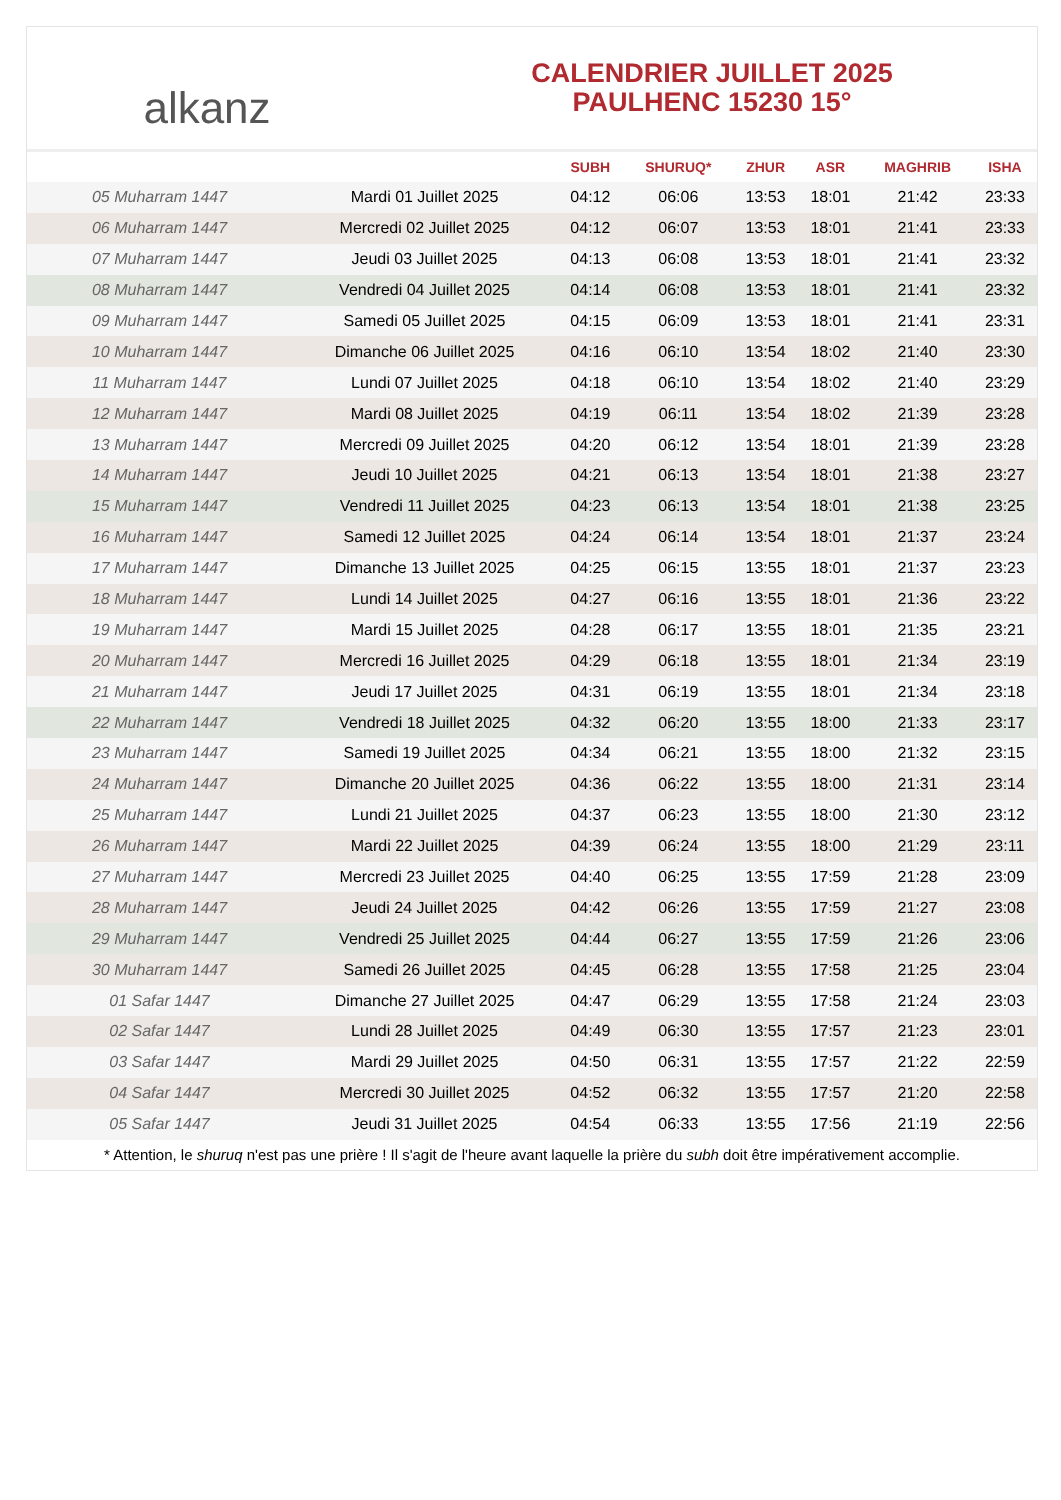alkanz
CALENDRIER JUILLET 2025
PAULHENC 15230 15°
| | | SUBH | SHURUQ* | ZHUR | ASR | MAGHRIB | ISHA |
| --- | --- | --- | --- | --- | --- | --- | --- |
| 05 Muharram 1447 | Mardi 01 Juillet 2025 | 04:12 | 06:06 | 13:53 | 18:01 | 21:42 | 23:33 |
| 06 Muharram 1447 | Mercredi 02 Juillet 2025 | 04:12 | 06:07 | 13:53 | 18:01 | 21:41 | 23:33 |
| 07 Muharram 1447 | Jeudi 03 Juillet 2025 | 04:13 | 06:08 | 13:53 | 18:01 | 21:41 | 23:32 |
| 08 Muharram 1447 | Vendredi 04 Juillet 2025 | 04:14 | 06:08 | 13:53 | 18:01 | 21:41 | 23:32 |
| 09 Muharram 1447 | Samedi 05 Juillet 2025 | 04:15 | 06:09 | 13:53 | 18:01 | 21:41 | 23:31 |
| 10 Muharram 1447 | Dimanche 06 Juillet 2025 | 04:16 | 06:10 | 13:54 | 18:02 | 21:40 | 23:30 |
| 11 Muharram 1447 | Lundi 07 Juillet 2025 | 04:18 | 06:10 | 13:54 | 18:02 | 21:40 | 23:29 |
| 12 Muharram 1447 | Mardi 08 Juillet 2025 | 04:19 | 06:11 | 13:54 | 18:02 | 21:39 | 23:28 |
| 13 Muharram 1447 | Mercredi 09 Juillet 2025 | 04:20 | 06:12 | 13:54 | 18:01 | 21:39 | 23:28 |
| 14 Muharram 1447 | Jeudi 10 Juillet 2025 | 04:21 | 06:13 | 13:54 | 18:01 | 21:38 | 23:27 |
| 15 Muharram 1447 | Vendredi 11 Juillet 2025 | 04:23 | 06:13 | 13:54 | 18:01 | 21:38 | 23:25 |
| 16 Muharram 1447 | Samedi 12 Juillet 2025 | 04:24 | 06:14 | 13:54 | 18:01 | 21:37 | 23:24 |
| 17 Muharram 1447 | Dimanche 13 Juillet 2025 | 04:25 | 06:15 | 13:55 | 18:01 | 21:37 | 23:23 |
| 18 Muharram 1447 | Lundi 14 Juillet 2025 | 04:27 | 06:16 | 13:55 | 18:01 | 21:36 | 23:22 |
| 19 Muharram 1447 | Mardi 15 Juillet 2025 | 04:28 | 06:17 | 13:55 | 18:01 | 21:35 | 23:21 |
| 20 Muharram 1447 | Mercredi 16 Juillet 2025 | 04:29 | 06:18 | 13:55 | 18:01 | 21:34 | 23:19 |
| 21 Muharram 1447 | Jeudi 17 Juillet 2025 | 04:31 | 06:19 | 13:55 | 18:01 | 21:34 | 23:18 |
| 22 Muharram 1447 | Vendredi 18 Juillet 2025 | 04:32 | 06:20 | 13:55 | 18:00 | 21:33 | 23:17 |
| 23 Muharram 1447 | Samedi 19 Juillet 2025 | 04:34 | 06:21 | 13:55 | 18:00 | 21:32 | 23:15 |
| 24 Muharram 1447 | Dimanche 20 Juillet 2025 | 04:36 | 06:22 | 13:55 | 18:00 | 21:31 | 23:14 |
| 25 Muharram 1447 | Lundi 21 Juillet 2025 | 04:37 | 06:23 | 13:55 | 18:00 | 21:30 | 23:12 |
| 26 Muharram 1447 | Mardi 22 Juillet 2025 | 04:39 | 06:24 | 13:55 | 18:00 | 21:29 | 23:11 |
| 27 Muharram 1447 | Mercredi 23 Juillet 2025 | 04:40 | 06:25 | 13:55 | 17:59 | 21:28 | 23:09 |
| 28 Muharram 1447 | Jeudi 24 Juillet 2025 | 04:42 | 06:26 | 13:55 | 17:59 | 21:27 | 23:08 |
| 29 Muharram 1447 | Vendredi 25 Juillet 2025 | 04:44 | 06:27 | 13:55 | 17:59 | 21:26 | 23:06 |
| 30 Muharram 1447 | Samedi 26 Juillet 2025 | 04:45 | 06:28 | 13:55 | 17:58 | 21:25 | 23:04 |
| 01 Safar 1447 | Dimanche 27 Juillet 2025 | 04:47 | 06:29 | 13:55 | 17:58 | 21:24 | 23:03 |
| 02 Safar 1447 | Lundi 28 Juillet 2025 | 04:49 | 06:30 | 13:55 | 17:57 | 21:23 | 23:01 |
| 03 Safar 1447 | Mardi 29 Juillet 2025 | 04:50 | 06:31 | 13:55 | 17:57 | 21:22 | 22:59 |
| 04 Safar 1447 | Mercredi 30 Juillet 2025 | 04:52 | 06:32 | 13:55 | 17:57 | 21:20 | 22:58 |
| 05 Safar 1447 | Jeudi 31 Juillet 2025 | 04:54 | 06:33 | 13:55 | 17:56 | 21:19 | 22:56 |
* Attention, le shuruq n'est pas une prière ! Il s'agit de l'heure avant laquelle la prière du subh doit être impérativement accomplie.